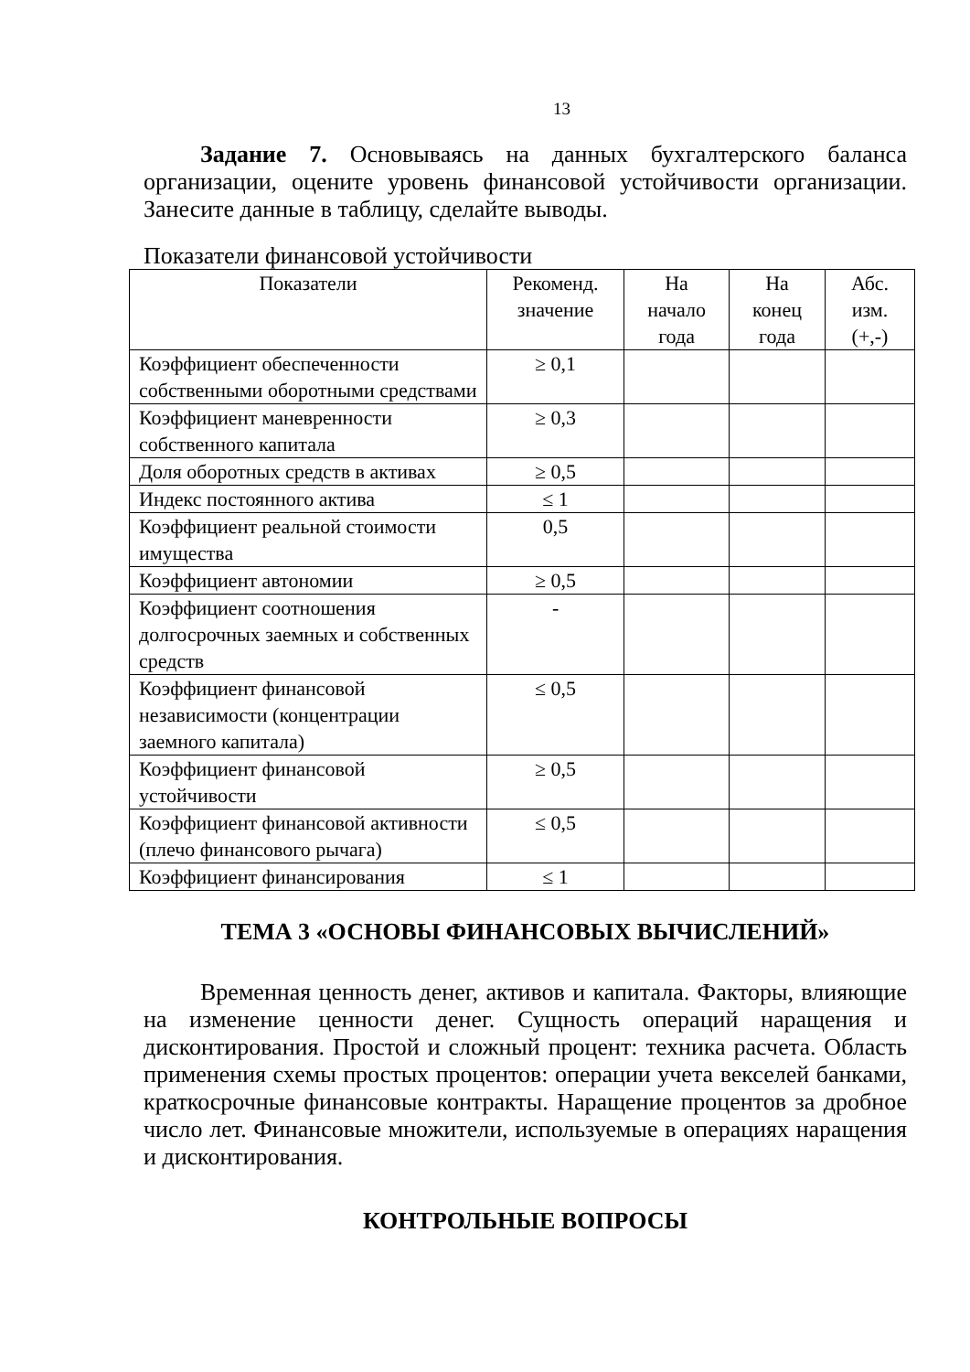13
Задание 7. Основываясь на данных бухгалтерского баланса организации, оцените уровень финансовой устойчивости организации. Занесите данные в таблицу, сделайте выводы.
Показатели финансовой устойчивости
| Показатели | Рекоменд. значение | На начало года | На конец года | Абс. изм. (+,-) |
| --- | --- | --- | --- | --- |
| Коэффициент обеспеченности собственными оборотными средствами | ≥ 0,1 | | | |
| Коэффициент маневренности собственного капитала | ≥ 0,3 | | | |
| Доля оборотных средств в активах | ≥ 0,5 | | | |
| Индекс постоянного актива | ≤ 1 | | | |
| Коэффициент реальной стоимости имущества | 0,5 | | | |
| Коэффициент автономии | ≥ 0,5 | | | |
| Коэффициент соотношения долгосрочных заемных и собственных средств | - | | | |
| Коэффициент финансовой независимости (концентрации заемного капитала) | ≤ 0,5 | | | |
| Коэффициент финансовой устойчивости | ≥ 0,5 | | | |
| Коэффициент финансовой активности (плечо финансового рычага) | ≤ 0,5 | | | |
| Коэффициент финансирования | ≤ 1 | | | |
ТЕМА 3 «ОСНОВЫ ФИНАНСОВЫХ ВЫЧИСЛЕНИЙ»
Временная ценность денег, активов и капитала. Факторы, влияющие на изменение ценности денег. Сущность операций наращения и дисконтирования. Простой и сложный процент: техника расчета. Область применения схемы простых процентов: операции учета векселей банками, краткосрочные финансовые контракты. Наращение процентов за дробное число лет. Финансовые множители, используемые в операциях наращения и дисконтирования.
КОНТРОЛЬНЫЕ ВОПРОСЫ